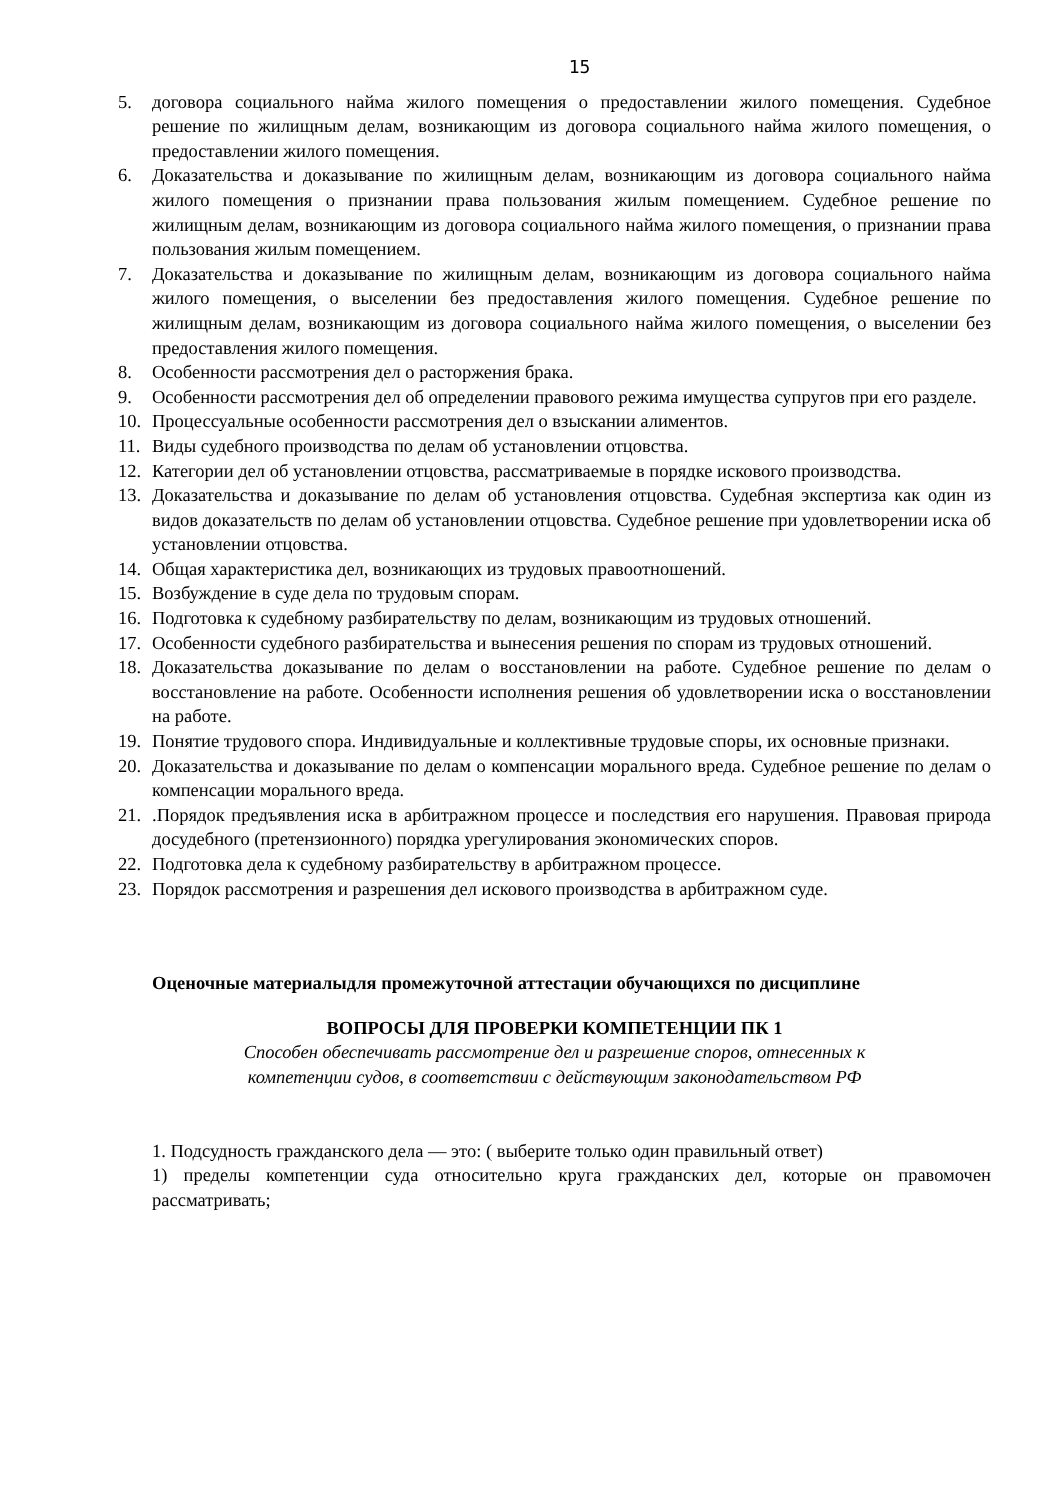15
5. договора социального найма жилого помещения о предоставлении жилого помещения. Судебное решение по жилищным делам, возникающим из договора социального найма жилого помещения, о предоставлении жилого помещения.
6. Доказательства и доказывание по жилищным делам, возникающим из договора социального найма жилого помещения о признании права пользования жилым помещением. Судебное решение по жилищным делам, возникающим из договора социального найма жилого помещения, о признании права пользования жилым помещением.
7. Доказательства и доказывание по жилищным делам, возникающим из договора социального найма жилого помещения, о выселении без предоставления жилого помещения. Судебное решение по жилищным делам, возникающим из договора социального найма жилого помещения, о выселении без предоставления жилого помещения.
8. Особенности рассмотрения дел о расторжения брака.
9. Особенности рассмотрения дел об определении правового режима имущества супругов при его разделе.
10. Процессуальные особенности рассмотрения дел о взыскании алиментов.
11. Виды судебного производства по делам об установлении отцовства.
12. Категории дел об установлении отцовства, рассматриваемые в порядке искового производства.
13. Доказательства и доказывание по делам об установления отцовства. Судебная экспертиза как один из видов доказательств по делам об установлении отцовства. Судебное решение при удовлетворении иска об установлении отцовства.
14. Общая характеристика дел, возникающих из трудовых правоотношений.
15. Возбуждение в суде дела по трудовым спорам.
16. Подготовка к судебному разбирательству по делам, возникающим из трудовых отношений.
17. Особенности судебного разбирательства и вынесения решения по спорам из трудовых отношений.
18. Доказательства доказывание по делам о восстановлении на работе. Судебное решение по делам о восстановление на работе. Особенности исполнения решения об удовлетворении иска о восстановлении на работе.
19. Понятие трудового спора. Индивидуальные и коллективные трудовые споры, их основные признаки.
20. Доказательства и доказывание по делам о компенсации морального вреда. Судебное решение по делам о компенсации морального вреда.
21..Порядок предъявления иска в арбитражном процессе и последствия его нарушения. Правовая природа досудебного (претензионного) порядка урегулирования экономических споров.
22. Подготовка дела к судебному разбирательству в арбитражном процессе.
23. Порядок рассмотрения и разрешения дел искового производства в арбитражном суде.
Оценочные материалыдля промежуточной аттестации обучающихся по дисциплине
ВОПРОСЫ ДЛЯ ПРОВЕРКИ КОМПЕТЕНЦИИ ПК 1
Способен обеспечивать рассмотрение дел и разрешение споров, отнесенных к
компетенции судов, в соответствии с действующим законодательством РФ
1. Подсудность гражданского дела — это: ( выберите только один правильный ответ)
1) пределы компетенции суда относительно круга гражданских дел, которые он правомочен рассматривать;